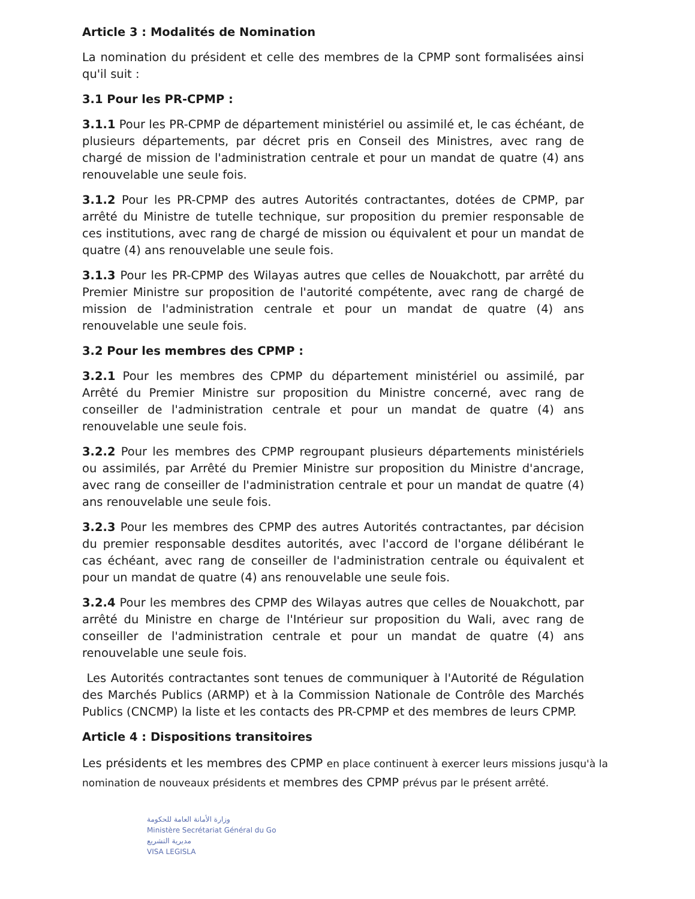Article 3 : Modalités de Nomination
La nomination du président et celle des membres de la CPMP sont formalisées ainsi qu'il suit :
3.1 Pour les PR-CPMP :
3.1.1 Pour les PR-CPMP de département ministériel ou assimilé et, le cas échéant, de plusieurs départements, par décret pris en Conseil des Ministres, avec rang de chargé de mission de l'administration centrale et pour un mandat de quatre (4) ans renouvelable une seule fois.
3.1.2 Pour les PR-CPMP des autres Autorités contractantes, dotées de CPMP, par arrêté du Ministre de tutelle technique, sur proposition du premier responsable de ces institutions, avec rang de chargé de mission ou équivalent et pour un mandat de quatre (4) ans renouvelable une seule fois.
3.1.3 Pour les PR-CPMP des Wilayas autres que celles de Nouakchott, par arrêté du Premier Ministre sur proposition de l'autorité compétente, avec rang de chargé de mission de l'administration centrale et pour un mandat de quatre (4) ans renouvelable une seule fois.
3.2 Pour les membres des CPMP :
3.2.1 Pour les membres des CPMP du département ministériel ou assimilé, par Arrêté du Premier Ministre sur proposition du Ministre concerné, avec rang de conseiller de l'administration centrale et pour un mandat de quatre (4) ans renouvelable une seule fois.
3.2.2 Pour les membres des CPMP regroupant plusieurs départements ministériels ou assimilés, par Arrêté du Premier Ministre sur proposition du Ministre d'ancrage, avec rang de conseiller de l'administration centrale et pour un mandat de quatre (4) ans renouvelable une seule fois.
3.2.3 Pour les membres des CPMP des autres Autorités contractantes, par décision du premier responsable desdites autorités, avec l'accord de l'organe délibérant le cas échéant, avec rang de conseiller de l'administration centrale ou équivalent et pour un mandat de quatre (4) ans renouvelable une seule fois.
3.2.4 Pour les membres des CPMP des Wilayas autres que celles de Nouakchott, par arrêté du Ministre en charge de l'Intérieur sur proposition du Wali, avec rang de conseiller de l'administration centrale et pour un mandat de quatre (4) ans renouvelable une seule fois.
Les Autorités contractantes sont tenues de communiquer à l'Autorité de Régulation des Marchés Publics (ARMP) et à la Commission Nationale de Contrôle des Marchés Publics (CNCMP) la liste et les contacts des PR-CPMP et des membres de leurs CPMP.
Article 4 : Dispositions transitoires
Les présidents et les membres des CPMP en place continuent à exercer leurs missions jusqu'à la nomination de nouveaux présidents et membres des CPMP prévus par le présent arrêté.
وزارة الأمانة العامة للحكومة
Ministère Secrétariat Général du Go
مديرية التشريع
VISA LEGISLA